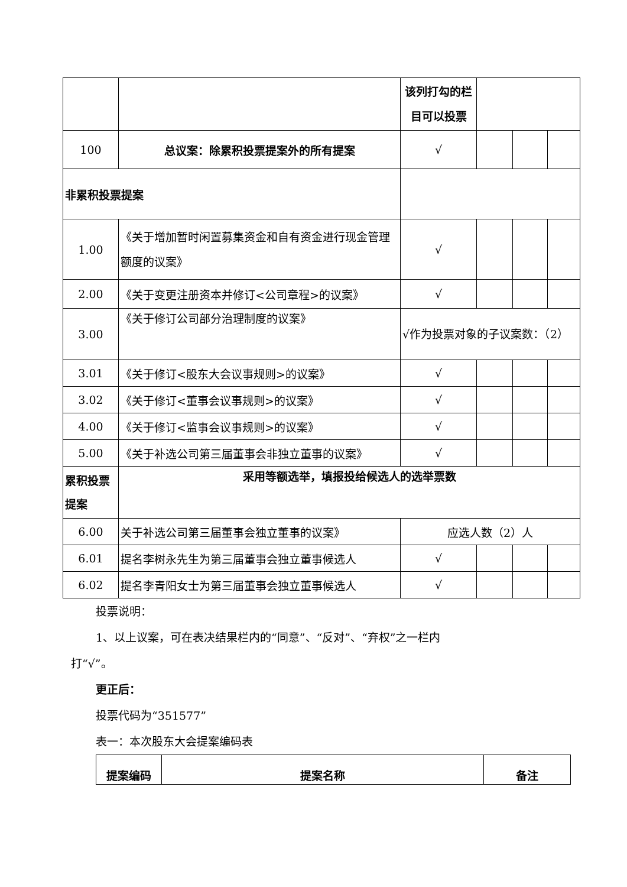| | | 该列打勾的栏目可以投票 | | | |
| 100 | 总议案：除累积投票提案外的所有提案 | √ | | | |
| 非累积投票提案 | | | | | |
| 1.00 | 《关于增加暂时闲置募集资金和自有资金进行现金管理额度的议案》 | √ | | | |
| 2.00 | 《关于变更注册资本并修订<公司章程>的议案》 | √ | | | |
| 3.00 | 《关于修订公司部分治理制度的议案》 | √作为投票对象的子议案数：（2） | | | |
| 3.01 | 《关于修订<股东大会议事规则>的议案》 | √ | | | |
| 3.02 | 《关于修订<董事会议事规则>的议案》 | √ | | | |
| 4.00 | 《关于修订<监事会议事规则>的议案》 | √ | | | |
| 5.00 | 《关于补选公司第三届董事会非独立董事的议案》 | √ | | | |
| 累积投票提案 | 采用等额选举，填报投给候选人的选举票数 | | | | |
| 6.00 | 关于补选公司第三届董事会独立董事的议案》 | 应选人数（2）人 | | | |
| 6.01 | 提名李树永先生为第三届董事会独立董事候选人 | √ | | | |
| 6.02 | 提名李青阳女士为第三届董事会独立董事候选人 | √ | | | |
投票说明：
1、以上议案，可在表决结果栏内的“同意”、“反对”、“弃权”之一栏内
打“√”。
更正后：
投票代码为“351577”
表一：本次股东大会提案编码表
| 提案编码 | 提案名称 | 备注 |
| --- | --- | --- |